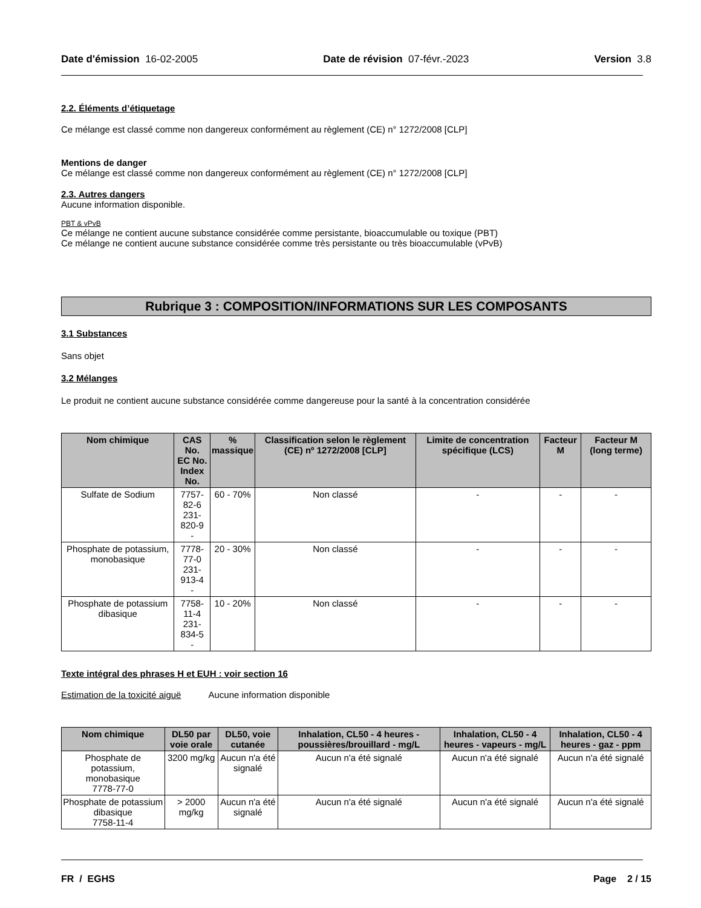Date d'émission 16-02-2005 Date de révision 07-févr.-2023 Version 3.8
2.2. Éléments d’étiquetage
Ce mélange est classé comme non dangereux conformément au règlement (CE) n° 1272/2008 [CLP]
Mentions de danger
Ce mélange est classé comme non dangereux conformément au règlement (CE) n° 1272/2008 [CLP]
2.3. Autres dangers
Aucune information disponible.
PBT & vPvB
Ce mélange ne contient aucune substance considérée comme persistante, bioaccumulable ou toxique (PBT)
Ce mélange ne contient aucune substance considérée comme très persistante ou très bioaccumulable (vPvB)
Rubrique 3 : COMPOSITION/INFORMATIONS SUR LES COMPOSANTS
3.1 Substances
Sans objet
3.2 Mélanges
Le produit ne contient aucune substance considérée comme dangereuse pour la santé à la concentration considérée
| Nom chimique | CAS No. EC No. Index No. | % massique | Classification selon le règlement (CE) nº 1272/2008 [CLP] | Limite de concentration spécifique (LCS) | Facteur M | Facteur M (long terme) |
| --- | --- | --- | --- | --- | --- | --- |
| Sulfate de Sodium | 7757-82-6 231-820-9 - | 60 - 70% | Non classé | - | - | - |
| Phosphate de potassium, monobasique | 7778-77-0 231-913-4 - | 20 - 30% | Non classé | - | - | - |
| Phosphate de potassium dibasique | 7758-11-4 231-834-5 - | 10 - 20% | Non classé | - | - | - |
Texte intégral des phrases H et EUH : voir section 16
Estimation de la toxicité aiguë Aucune information disponible
| Nom chimique | DL50 par voie orale | DL50, voie cutanée | Inhalation, CL50 - 4 heures - poussières/brouillard - mg/L | Inhalation, CL50 - 4 heures - vapeurs - mg/L | Inhalation, CL50 - 4 heures - gaz - ppm |
| --- | --- | --- | --- | --- | --- |
| Phosphate de potassium, monobasique 7778-77-0 | 3200 mg/kg | Aucun n'a été signalé | Aucun n'a été signalé | Aucun n'a été signalé | Aucun n'a été signalé |
| Phosphate de potassium dibasique 7758-11-4 | > 2000 mg/kg | Aucun n'a été signalé | Aucun n'a été signalé | Aucun n'a été signalé | Aucun n'a été signalé |
FR / EGHS Page 2 / 15